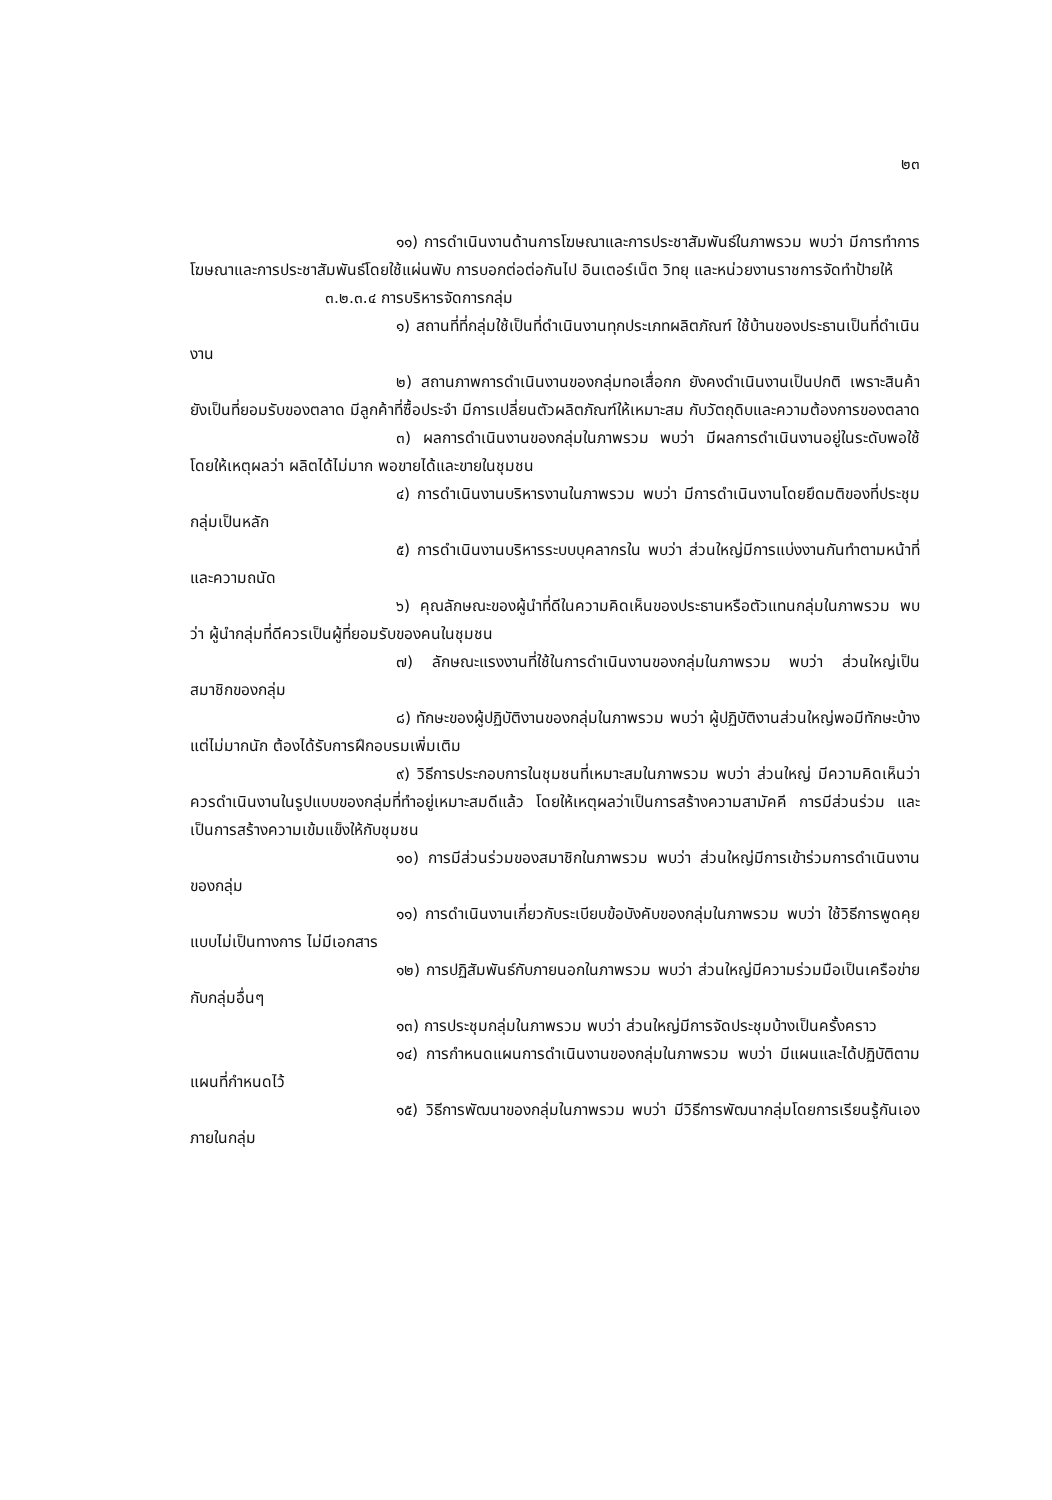๒๓
๑๑) การดำเนินงานด้านการโฆษณาและการประชาสัมพันธ์ในภาพรวม พบว่า มีการทำการโฆษณาและการประชาสัมพันธ์โดยใช้แผ่นพับ การบอกต่อต่อกันไป อินเตอร์เน็ต วิทยุ และหน่วยงานราชการจัดทำป้ายให้
๓.๒.๓.๔ การบริหารจัดการกลุ่ม
๑) สถานที่ที่กลุ่มใช้เป็นที่ดำเนินงานทุกประเภทผลิตภัณฑ์ ใช้บ้านของประธานเป็นที่ดำเนินงาน
๒) สถานภาพการดำเนินงานของกลุ่มทอเสื่อกก ยังคงดำเนินงานเป็นปกติ เพราะสินค้ายังเป็นที่ยอมรับของตลาด มีลูกค้าที่ซื้อประจำ มีการเปลี่ยนตัวผลิตภัณฑ์ให้เหมาะสม กับวัตถุดิบและความต้องการของตลาด
๓) ผลการดำเนินงานของกลุ่มในภาพรวม พบว่า มีผลการดำเนินงานอยู่ในระดับพอใช้ โดยให้เหตุผลว่า ผลิตได้ไม่มาก พอขายได้และขายในชุมชน
๔) การดำเนินงานบริหารงานในภาพรวม พบว่า มีการดำเนินงานโดยยึดมติของที่ประชุมกลุ่มเป็นหลัก
๕) การดำเนินงานบริหารระบบบุคลากรใน พบว่า ส่วนใหญ่มีการแบ่งงานกันทำตามหน้าที่และความถนัด
๖) คุณลักษณะของผู้นำที่ดีในความคิดเห็นของประธานหรือตัวแทนกลุ่มในภาพรวม พบว่า ผู้นำกลุ่มที่ดีควรเป็นผู้ที่ยอมรับของคนในชุมชน
๗) ลักษณะแรงงานที่ใช้ในการดำเนินงานของกลุ่มในภาพรวม พบว่า ส่วนใหญ่เป็นสมาชิกของกลุ่ม
๘) ทักษะของผู้ปฏิบัติงานของกลุ่มในภาพรวม พบว่า ผู้ปฏิบัติงานส่วนใหญ่พอมีทักษะบ้างแต่ไม่มากนัก ต้องได้รับการฝึกอบรมเพิ่มเติม
๙) วิธีการประกอบการในชุมชนที่เหมาะสมในภาพรวม พบว่า ส่วนใหญ่ มีความคิดเห็นว่าควรดำเนินงานในรูปแบบของกลุ่มที่ทำอยู่เหมาะสมดีแล้ว โดยให้เหตุผลว่าเป็นการสร้างความสามัคคี การมีส่วนร่วม และเป็นการสร้างความเข้มแข็งให้กับชุมชน
๑๐) การมีส่วนร่วมของสมาชิกในภาพรวม พบว่า ส่วนใหญ่มีการเข้าร่วมการดำเนินงานของกลุ่ม
๑๑) การดำเนินงานเกี่ยวกับระเบียบข้อบังคับของกลุ่มในภาพรวม พบว่า ใช้วิธีการพูดคุยแบบไม่เป็นทางการ ไม่มีเอกสาร
๑๒) การปฏิสัมพันธ์กับภายนอกในภาพรวม พบว่า ส่วนใหญ่มีความร่วมมือเป็นเครือข่ายกับกลุ่มอื่นๆ
๑๓) การประชุมกลุ่มในภาพรวม พบว่า ส่วนใหญ่มีการจัดประชุมบ้างเป็นครั้งคราว
๑๔) การกำหนดแผนการดำเนินงานของกลุ่มในภาพรวม พบว่า มีแผนและได้ปฏิบัติตามแผนที่กำหนดไว้
๑๕) วิธีการพัฒนาของกลุ่มในภาพรวม พบว่า มีวิธีการพัฒนากลุ่มโดยการเรียนรู้กันเองภายในกลุ่ม